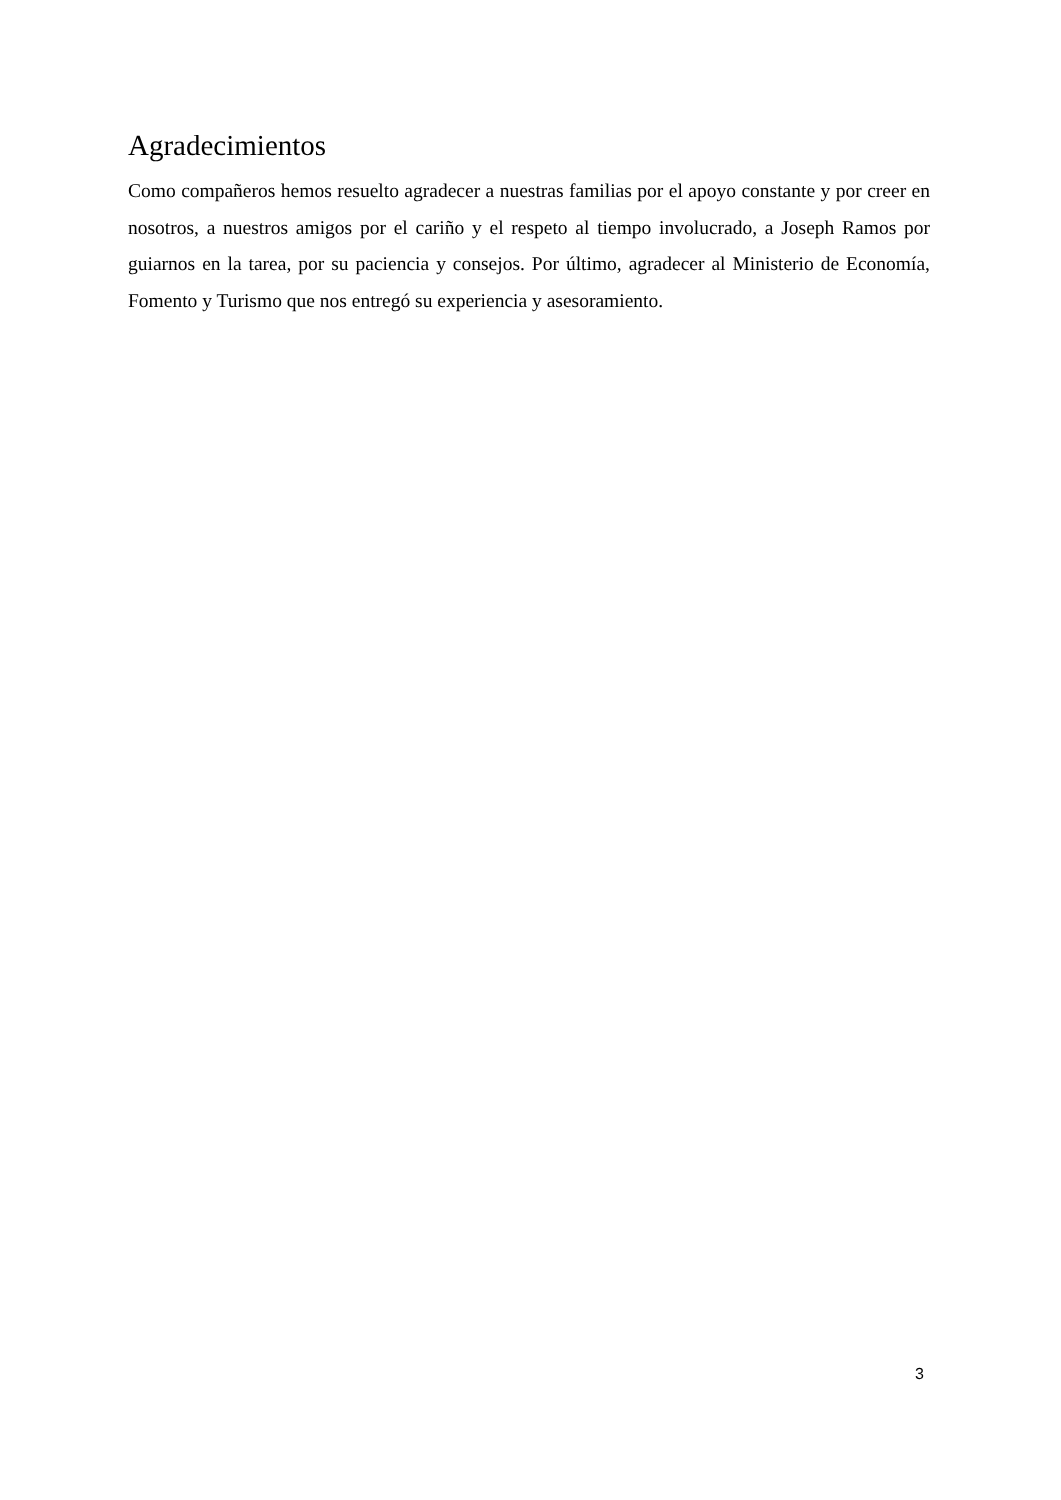Agradecimientos
Como compañeros hemos resuelto agradecer a nuestras familias por el apoyo constante y por creer en nosotros, a nuestros amigos por el cariño y el respeto al tiempo involucrado, a Joseph Ramos por guiarnos en la tarea, por su paciencia y consejos. Por último, agradecer al Ministerio de Economía, Fomento y Turismo que nos entregó su experiencia y asesoramiento.
3